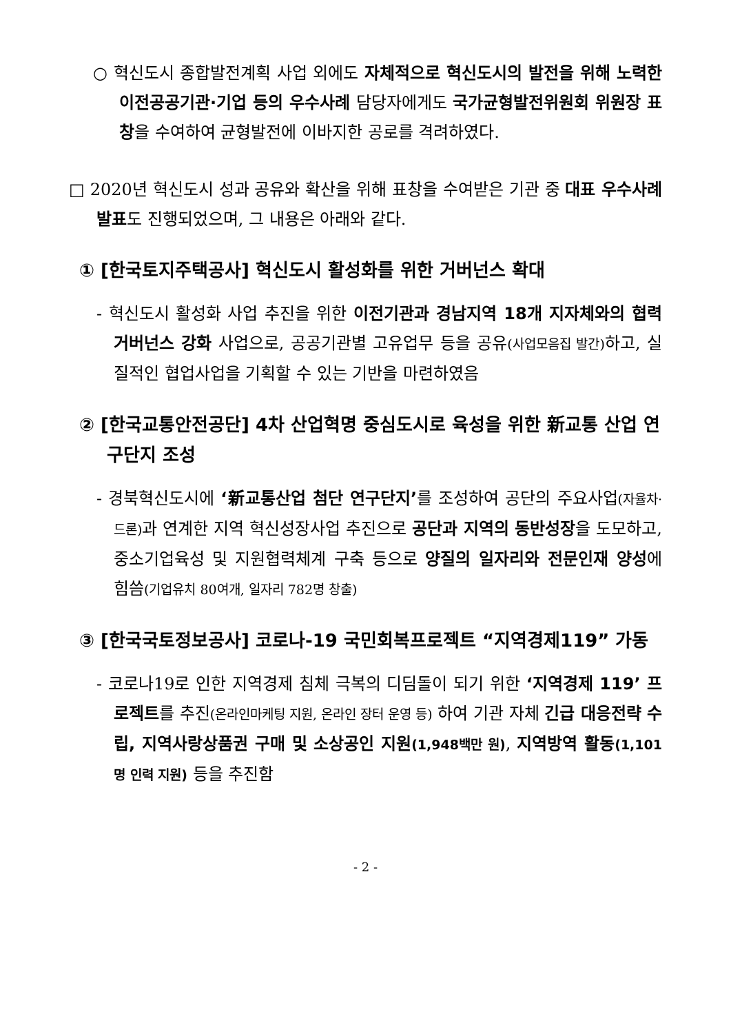○ 혁신도시 종합발전계획 사업 외에도 자체적으로 혁신도시의 발전을 위해 노력한 이전공공기관·기업 등의 우수사례 담당자에게도 국가균형발전위원회 위원장 표창을 수여하여 균형발전에 이바지한 공로를 격려하였다.
□ 2020년 혁신도시 성과 공유와 확산을 위해 표창을 수여받은 기관 중 대표 우수사례 발표도 진행되었으며, 그 내용은 아래와 같다.
① [한국토지주택공사] 혁신도시 활성화를 위한 거버넌스 확대
- 혁신도시 활성화 사업 추진을 위한 이전기관과 경남지역 18개 지자체와의 협력 거버넌스 강화 사업으로, 공공기관별 고유업무 등을 공유(사업모음집 발간) 하고, 실질적인 협업사업을 기획할 수 있는 기반을 마련하였음
② [한국교통안전공단] 4차 산업혁명 중심도시로 육성을 위한 新교통 산업 연구단지 조성
- 경북혁신도시에 ‘新교통산업 첨단 연구단지’를 조성하여 공단의 주요사업(자율차·드론) 과 연계한 지역 혁신성장사업 추진으로 공단과 지역의 동반성장을 도모하고, 중소기업육성 및 지원협력체계 구축 등으로 양질의 일자리와 전문인재 양성에 힘씀(기업유치 80여개, 일자리 782명 창출)
③ [한국국토정보공사] 코로나-19 국민회복프로젝트 “지역경제119” 가동
- 코로나19로 인한 지역경제 침체 극복의 디딤돌이 되기 위한 ‘지역경제 119’ 프로젝트를 추진(온라인마케팅 지원, 온라인 장터 운영 등) 하여 기관 자체 긴급 대응전략 수립, 지역사랑상품권 구매 및 소상공인 지원(1,948백만 원), 지역방역 활동(1,101명 인력 지원) 등을 추진함
- 2 -